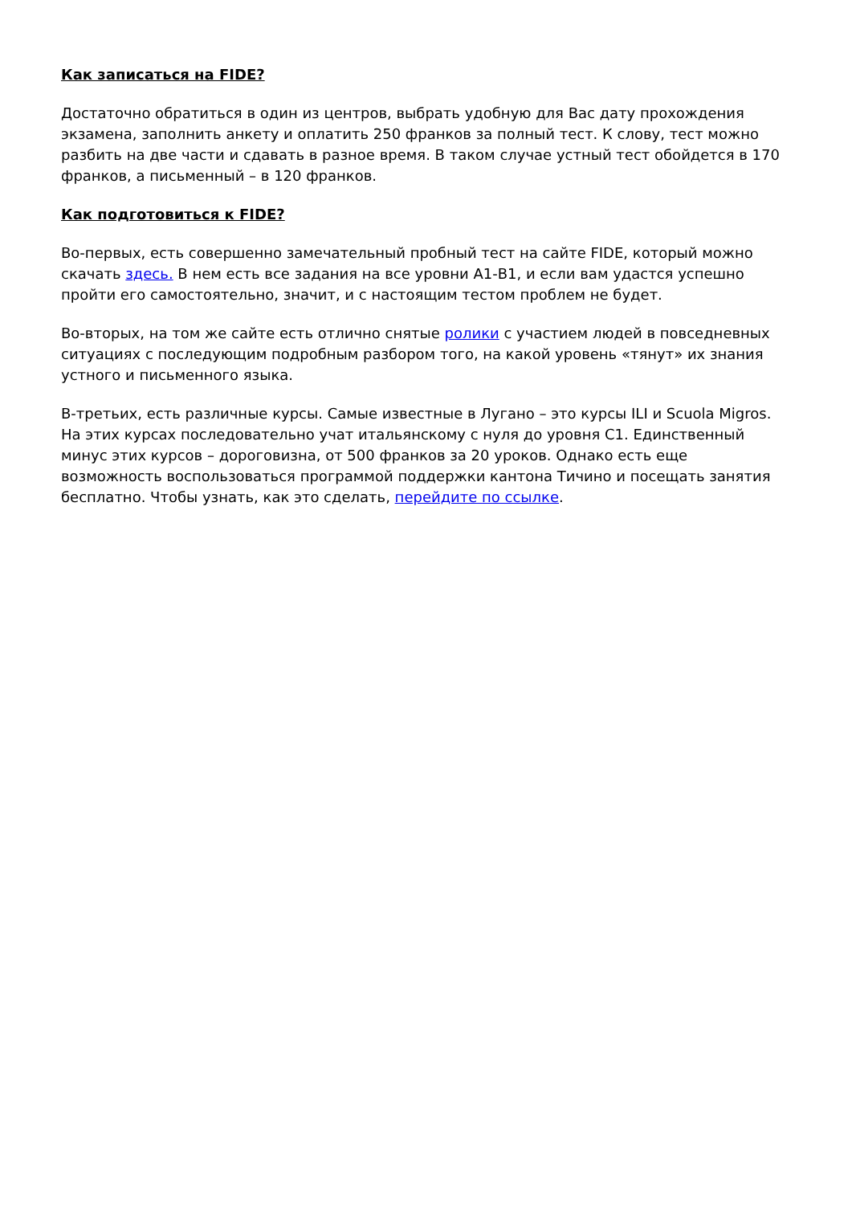Как записаться на FIDE?
Достаточно обратиться в один из центров, выбрать удобную для Вас дату прохождения экзамена, заполнить анкету и оплатить 250 франков за полный тест. К слову, тест можно разбить на две части и сдавать в разное время. В таком случае устный тест обойдется в 170 франков, а письменный – в 120 франков.
Как подготовиться к FIDE?
Во-первых, есть совершенно замечательный пробный тест на сайте FIDE, который можно скачать здесь. В нем есть все задания на все уровни А1-В1, и если вам удастся успешно пройти его самостоятельно, значит, и с настоящим тестом проблем не будет.
Во-вторых, на том же сайте есть отлично снятые ролики с участием людей в повседневных ситуациях с последующим подробным разбором того, на какой уровень «тянут» их знания устного и письменного языка.
В-третьих, есть различные курсы. Самые известные в Лугано – это курсы ILI и Scuola Migros. На этих курсах последовательно учат итальянскому с нуля до уровня С1. Единственный минус этих курсов – дороговизна, от 500 франков за 20 уроков. Однако есть еще возможность воспользоваться программой поддержки кантона Тичино и посещать занятия бесплатно. Чтобы узнать, как это сделать, перейдите по ссылке.